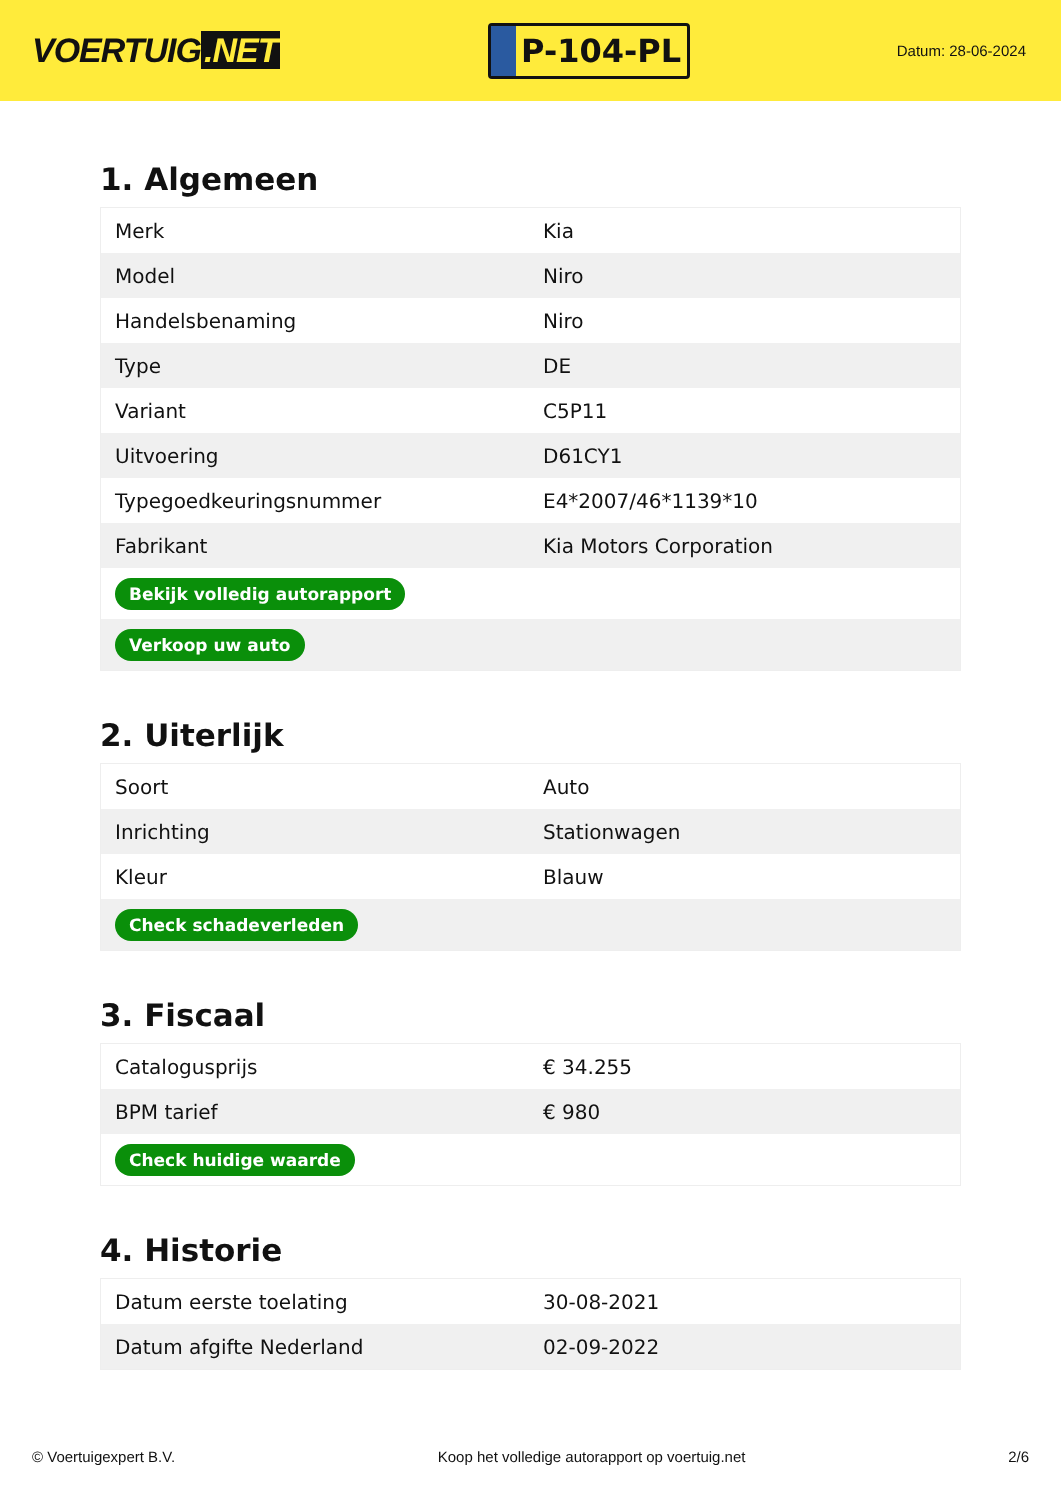VOERTUIG.NET
P-104-PL
Datum: 28-06-2024
1. Algemeen
| Merk | Kia |
| Model | Niro |
| Handelsbenaming | Niro |
| Type | DE |
| Variant | C5P11 |
| Uitvoering | D61CY1 |
| Typegoedkeuringsnummer | E4*2007/46*1139*10 |
| Fabrikant | Kia Motors Corporation |
| Bekijk volledig autorapport | |
| Verkoop uw auto | |
2. Uiterlijk
| Soort | Auto |
| Inrichting | Stationwagen |
| Kleur | Blauw |
| Check schadeverleden | |
3. Fiscaal
| Catalogusprijs | € 34.255 |
| BPM tarief | € 980 |
| Check huidige waarde | |
4. Historie
| Datum eerste toelating | 30-08-2021 |
| Datum afgifte Nederland | 02-09-2022 |
© Voertuigexpert B.V. Koop het volledige autorapport op voertuig.net 2/6